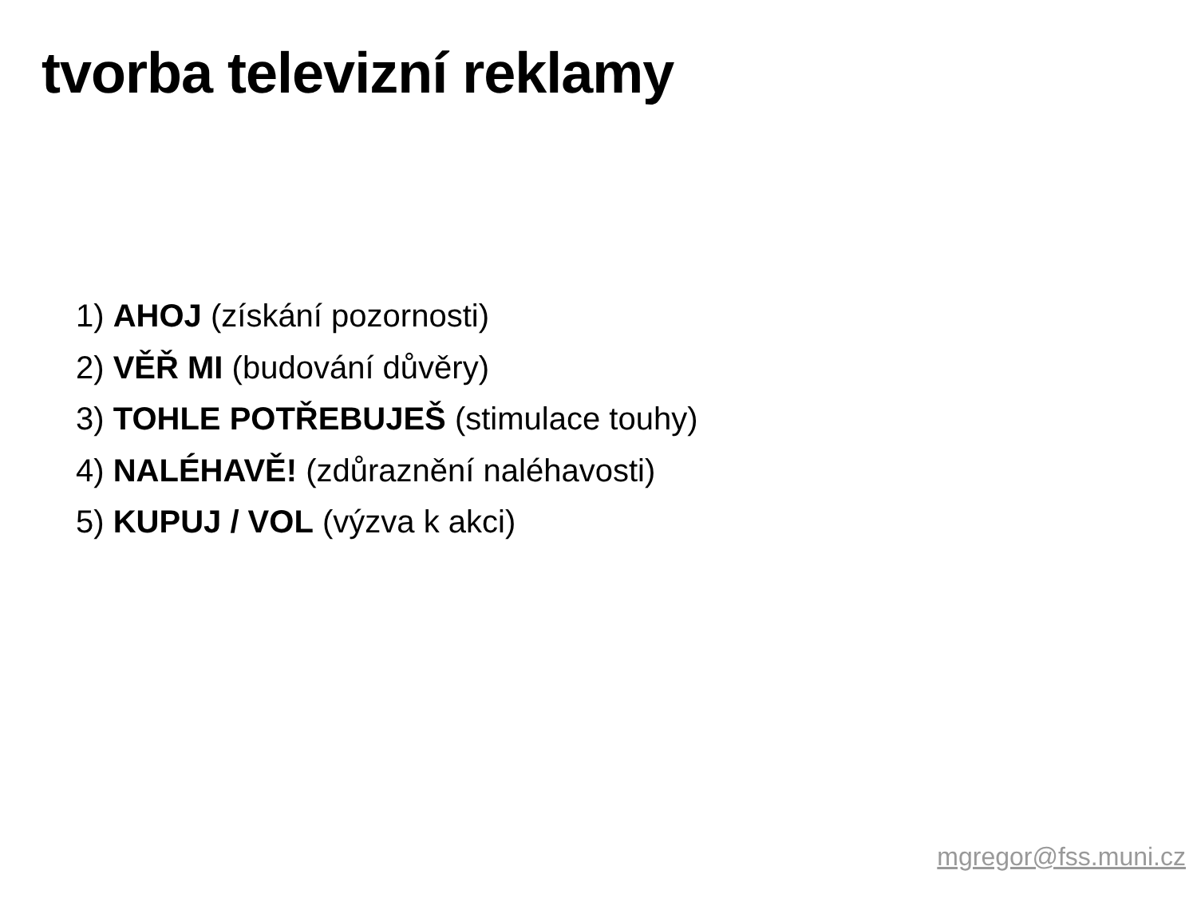tvorba televizní reklamy
1) AHOJ (získání pozornosti)
2) VĚŘ MI (budování důvěry)
3) TOHLE POTŘEBUJEŠ (stimulace touhy)
4) NALÉHAVĚ! (zdůraznění naléhavosti)
5) KUPUJ / VOL (výzva k akci)
mgregor@fss.muni.cz